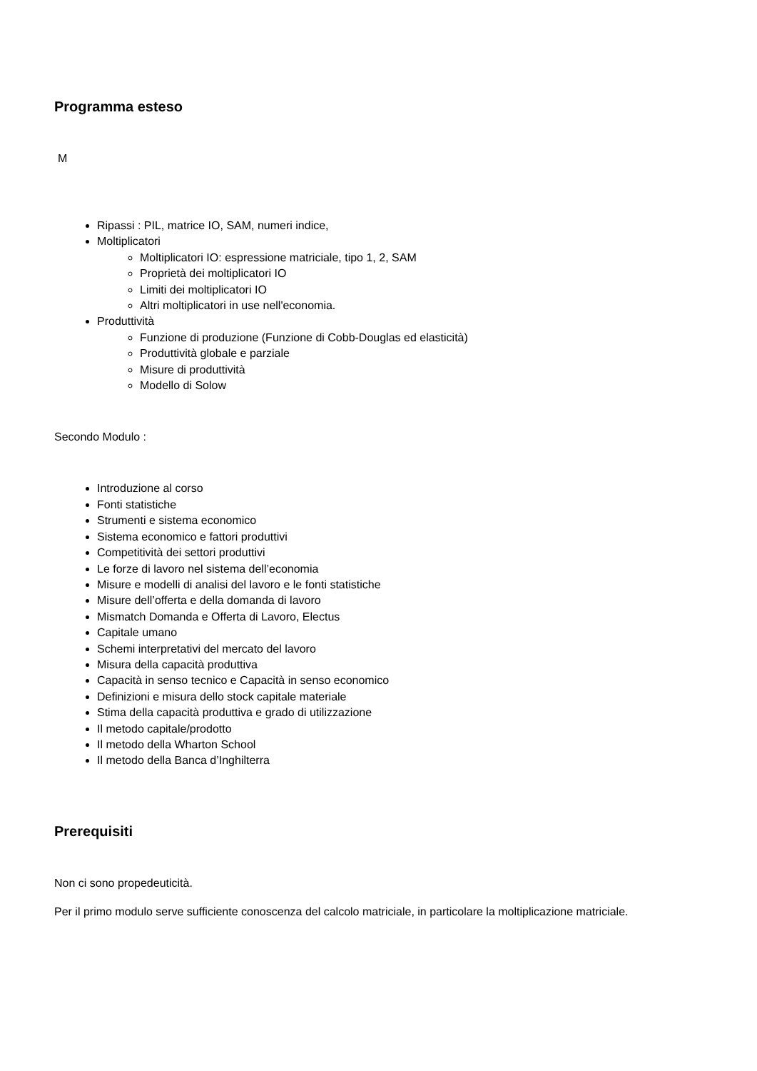Programma esteso
M
Ripassi : PIL, matrice IO, SAM, numeri indice,
Moltiplicatori
Moltiplicatori IO: espressione matriciale, tipo 1, 2, SAM
Proprietà dei moltiplicatori IO
Limiti dei moltiplicatori IO
Altri moltiplicatori in use nell'economia.
Produttività
Funzione di produzione (Funzione di Cobb-Douglas ed elasticità)
Produttività globale e parziale
Misure di produttività
Modello di Solow
Secondo Modulo :
Introduzione al corso
Fonti statistiche
Strumenti e sistema economico
Sistema economico e fattori produttivi
Competitività dei settori produttivi
Le forze di lavoro nel sistema dell’economia
Misure e modelli di analisi del lavoro e le fonti statistiche
Misure dell’offerta e della domanda di lavoro
Mismatch Domanda e Offerta di Lavoro, Electus
Capitale umano
Schemi interpretativi del mercato del lavoro
Misura della capacità produttiva
Capacità in senso tecnico e Capacità in senso economico
Definizioni e misura dello stock capitale materiale
Stima della capacità produttiva e grado di utilizzazione
Il metodo capitale/prodotto
Il metodo della Wharton School
Il metodo della Banca d’Inghilterra
Prerequisiti
Non ci sono propedeuticità.
Per il primo modulo serve sufficiente conoscenza del calcolo matriciale, in particolare la moltiplicazione matriciale.